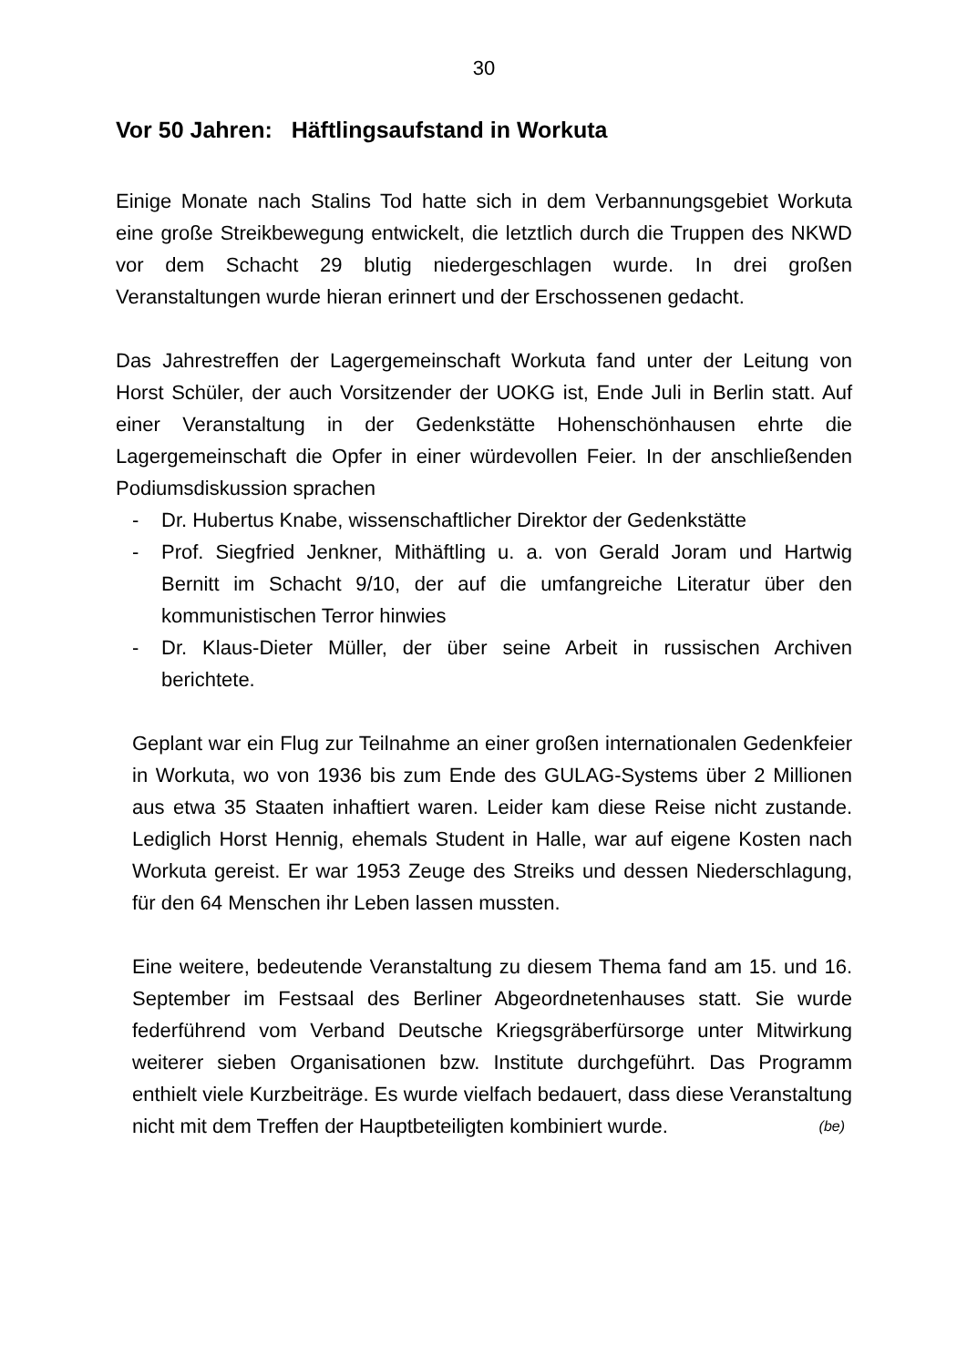30
Vor 50 Jahren: Häftlingsaufstand in Workuta
Einige Monate nach Stalins Tod hatte sich in dem Verbannungsgebiet Workuta eine große Streikbewegung entwickelt, die letztlich durch die Truppen des NKWD vor dem Schacht 29 blutig niedergeschlagen wurde. In drei großen Veranstaltungen wurde hieran erinnert und der Erschossenen gedacht.
Das Jahrestreffen der Lagergemeinschaft Workuta fand unter der Leitung von Horst Schüler, der auch Vorsitzender der UOKG ist, Ende Juli in Berlin statt. Auf einer Veranstaltung in der Gedenkstätte Hohenschönhausen ehrte die Lagergemeinschaft die Opfer in einer würdevollen Feier. In der anschließenden Podiumsdiskussion sprachen
- Dr. Hubertus Knabe, wissenschaftlicher Direktor der Gedenkstätte
- Prof. Siegfried Jenkner, Mithäftling u. a. von Gerald Joram und Hartwig Bernitt im Schacht 9/10, der auf die umfangreiche Literatur über den kommunistischen Terror hinwies
- Dr. Klaus-Dieter Müller, der über seine Arbeit in russischen Archiven berichtete.
Geplant war ein Flug zur Teilnahme an einer großen internationalen Gedenkfeier in Workuta, wo von 1936 bis zum Ende des GULAG-Systems über 2 Millionen aus etwa 35 Staaten inhaftiert waren. Leider kam diese Reise nicht zustande. Lediglich Horst Hennig, ehemals Student in Halle, war auf eigene Kosten nach Workuta gereist. Er war 1953 Zeuge des Streiks und dessen Niederschlagung, für den 64 Menschen ihr Leben lassen mussten.
Eine weitere, bedeutende Veranstaltung zu diesem Thema fand am 15. und 16. September im Festsaal des Berliner Abgeordnetenhauses statt. Sie wurde federführend vom Verband Deutsche Kriegsgräberfürsorge unter Mitwirkung weiterer sieben Organisationen bzw. Institute durchgeführt. Das Programm enthielt viele Kurzbeiträge. Es wurde vielfach bedauert, dass diese Veranstaltung nicht mit dem Treffen der Hauptbeteiligten kombiniert wurde. (be)